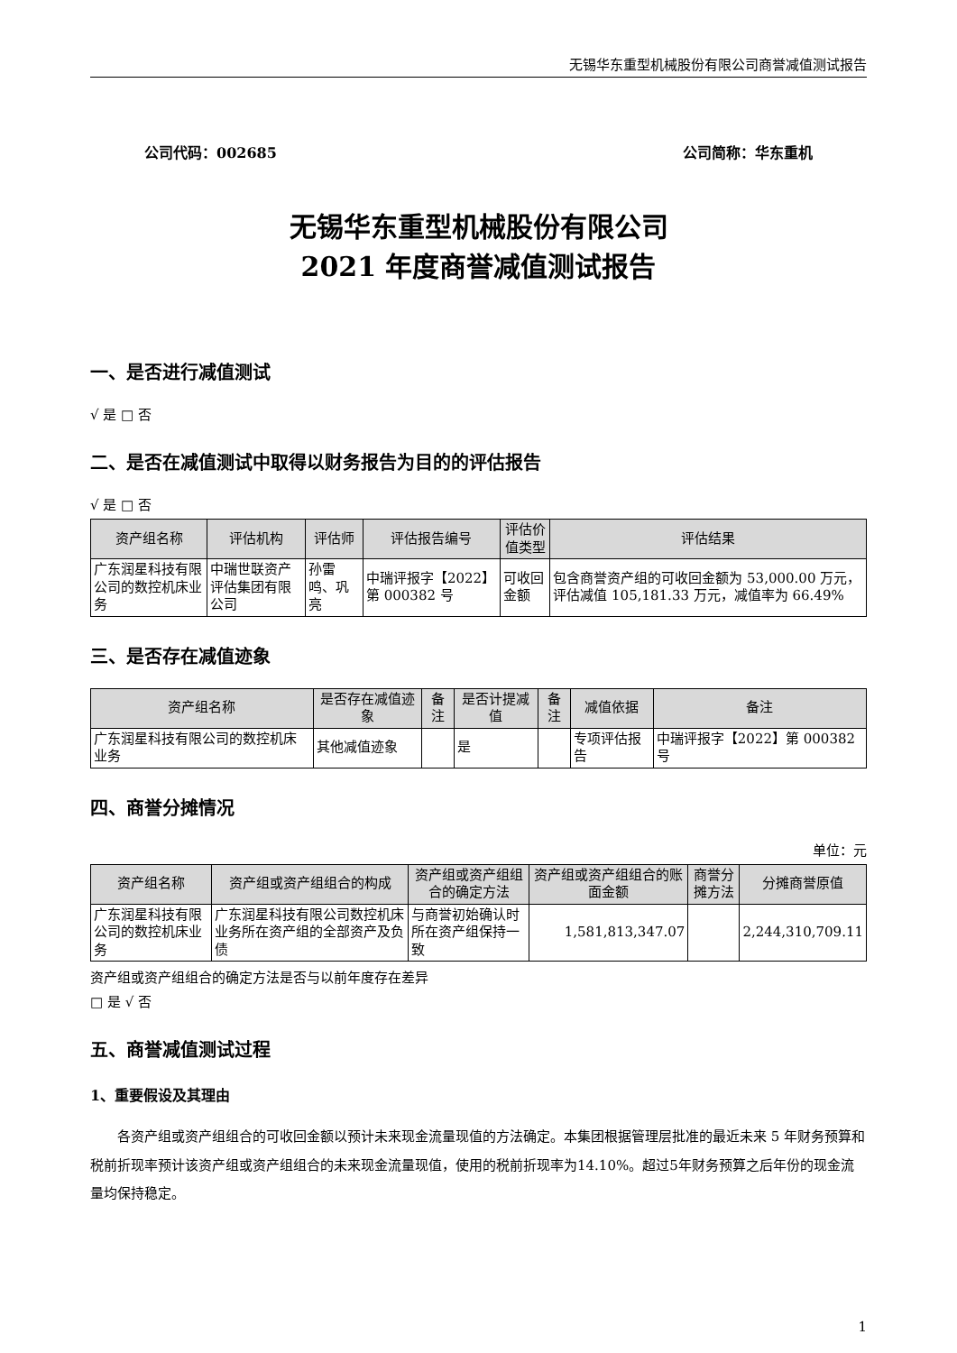无锡华东重型机械股份有限公司商誉减值测试报告
公司代码：002685 公司简称：华东重机
无锡华东重型机械股份有限公司
2021 年度商誉减值测试报告
一、是否进行减值测试
√ 是 □ 否
二、是否在减值测试中取得以财务报告为目的的评估报告
√ 是 □ 否
| 资产组名称 | 评估机构 | 评估师 | 评估报告编号 | 评估价值类型 | 评估结果 |
| --- | --- | --- | --- | --- | --- |
| 广东润星科技有限公司的数控机床业务 | 中瑞世联资产评估集团有限公司 | 孙雷鸣、巩亮 | 中瑞评报字【2022】第 000382 号 | 可收回金额 | 包含商誉资产组的可收回金额为 53,000.00 万元，评估减值 105,181.33 万元，减值率为 66.49% |
三、是否存在减值迹象
| 资产组名称 | 是否存在减值迹象 | 备注 | 是否计提减值 | 备注 | 减值依据 | 备注 |
| --- | --- | --- | --- | --- | --- | --- |
| 广东润星科技有限公司的数控机床业务 | 其他减值迹象 | | 是 | | 专项评估报告 | 中瑞评报字【2022】第 000382 号 |
四、商誉分摊情况
单位：元
| 资产组名称 | 资产组或资产组组合的构成 | 资产组或资产组组合的确定方法 | 资产组或资产组组合的账面金额 | 商誉分摊方法 | 分摊商誉原值 |
| --- | --- | --- | --- | --- | --- |
| 广东润星科技有限公司的数控机床业务 | 广东润星科技有限公司数控机床业务所在资产组的全部资产及负债 | 与商誉初始确认时所在资产组保持一致 | 1,581,813,347.07 | | 2,244,310,709.11 |
资产组或资产组组合的确定方法是否与以前年度存在差异
□ 是 √ 否
五、商誉减值测试过程
1、重要假设及其理由
各资产组或资产组组合的可收回金额以预计未来现金流量现值的方法确定。本集团根据管理层批准的最近未来 5 年财务预算和税前折现率预计该资产组或资产组组合的未来现金流量现值，使用的税前折现率为14.10%。超过5年财务预算之后年份的现金流量均保持稳定。
1